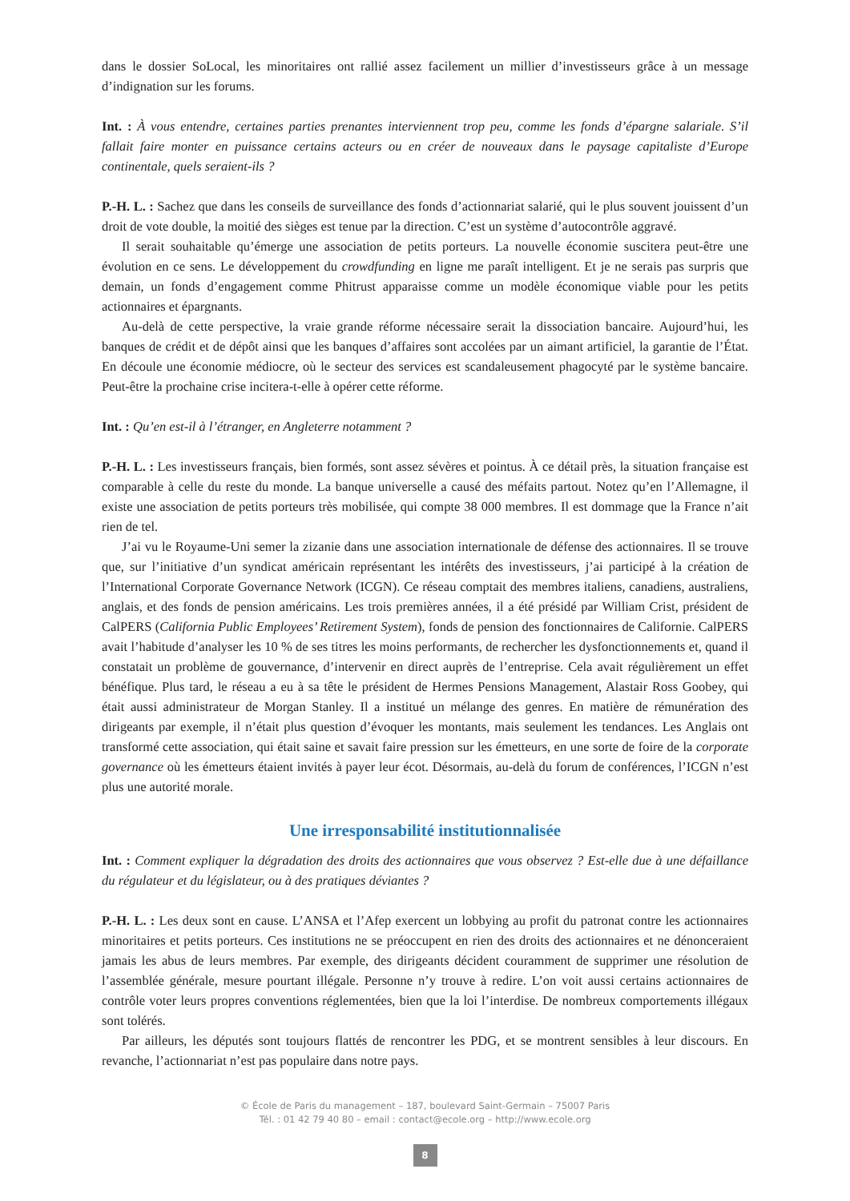dans le dossier SoLocal, les minoritaires ont rallié assez facilement un millier d’investisseurs grâce à un message d’indignation sur les forums.
Int. : À vous entendre, certaines parties prenantes interviennent trop peu, comme les fonds d’épargne salariale. S’il fallait faire monter en puissance certains acteurs ou en créer de nouveaux dans le paysage capitaliste d’Europe continentale, quels seraient-ils ?
P.-H. L. : Sachez que dans les conseils de surveillance des fonds d’actionnariat salarié, qui le plus souvent jouissent d’un droit de vote double, la moitié des sièges est tenue par la direction. C’est un système d’autocontrôle aggravé.
Il serait souhaitable qu’émerge une association de petits porteurs. La nouvelle économie suscitera peut-être une évolution en ce sens. Le développement du crowdfunding en ligne me paraît intelligent. Et je ne serais pas surpris que demain, un fonds d’engagement comme Phitrust apparaisse comme un modèle économique viable pour les petits actionnaires et épargnants.
Au-delà de cette perspective, la vraie grande réforme nécessaire serait la dissociation bancaire. Aujourd’hui, les banques de crédit et de dépôt ainsi que les banques d’affaires sont accolées par un aimant artificiel, la garantie de l’État. En découle une économie médiocre, où le secteur des services est scandaleusement phagocyté par le système bancaire. Peut-être la prochaine crise incitera-t-elle à opérer cette réforme.
Int. : Qu’en est-il à l’étranger, en Angleterre notamment ?
P.-H. L. : Les investisseurs français, bien formés, sont assez sévères et pointus. À ce détail près, la situation française est comparable à celle du reste du monde. La banque universelle a causé des méfaits partout. Notez qu’en l’Allemagne, il existe une association de petits porteurs très mobilisée, qui compte 38 000 membres. Il est dommage que la France n’ait rien de tel.
J’ai vu le Royaume-Uni semer la zizanie dans une association internationale de défense des actionnaires. Il se trouve que, sur l’initiative d’un syndicat américain représentant les intérêts des investisseurs, j’ai participé à la création de l’International Corporate Governance Network (ICGN). Ce réseau comptait des membres italiens, canadiens, australiens, anglais, et des fonds de pension américains. Les trois premières années, il a été présidé par William Crist, président de CalPERS (California Public Employees’ Retirement System), fonds de pension des fonctionnaires de Californie. CalPERS avait l’habitude d’analyser les 10 % de ses titres les moins performants, de rechercher les dysfonctionnements et, quand il constatait un problème de gouvernance, d’intervenir en direct auprès de l’entreprise. Cela avait régulièrement un effet bénéfique. Plus tard, le réseau a eu à sa tête le président de Hermes Pensions Management, Alastair Ross Goobey, qui était aussi administrateur de Morgan Stanley. Il a institué un mélange des genres. En matière de rémunération des dirigeants par exemple, il n’était plus question d’évoquer les montants, mais seulement les tendances. Les Anglais ont transformé cette association, qui était saine et savait faire pression sur les émetteurs, en une sorte de foire de la corporate governance où les émetteurs étaient invités à payer leur écot. Désormais, au-delà du forum de conférences, l’ICGN n’est plus une autorité morale.
Une irresponsabilité institutionnalisée
Int. : Comment expliquer la dégradation des droits des actionnaires que vous observez ? Est-elle due à une défaillance du régulateur et du législateur, ou à des pratiques déviantes ?
P.-H. L. : Les deux sont en cause. L’ANSA et l’Afep exercent un lobbying au profit du patronat contre les actionnaires minoritaires et petits porteurs. Ces institutions ne se préoccupent en rien des droits des actionnaires et ne dénonceraient jamais les abus de leurs membres. Par exemple, des dirigeants décident couramment de supprimer une résolution de l’assemblée générale, mesure pourtant illégale. Personne n’y trouve à redire. L’on voit aussi certains actionnaires de contrôle voter leurs propres conventions réglementées, bien que la loi l’interdise. De nombreux comportements illégaux sont tolérés.
Par ailleurs, les députés sont toujours flattés de rencontrer les PDG, et se montrent sensibles à leur discours. En revanche, l’actionnariat n’est pas populaire dans notre pays.
© École de Paris du management – 187, boulevard Saint-Germain – 75007 Paris
Tél. : 01 42 79 40 80 – email : contact@ecole.org – http://www.ecole.org
8